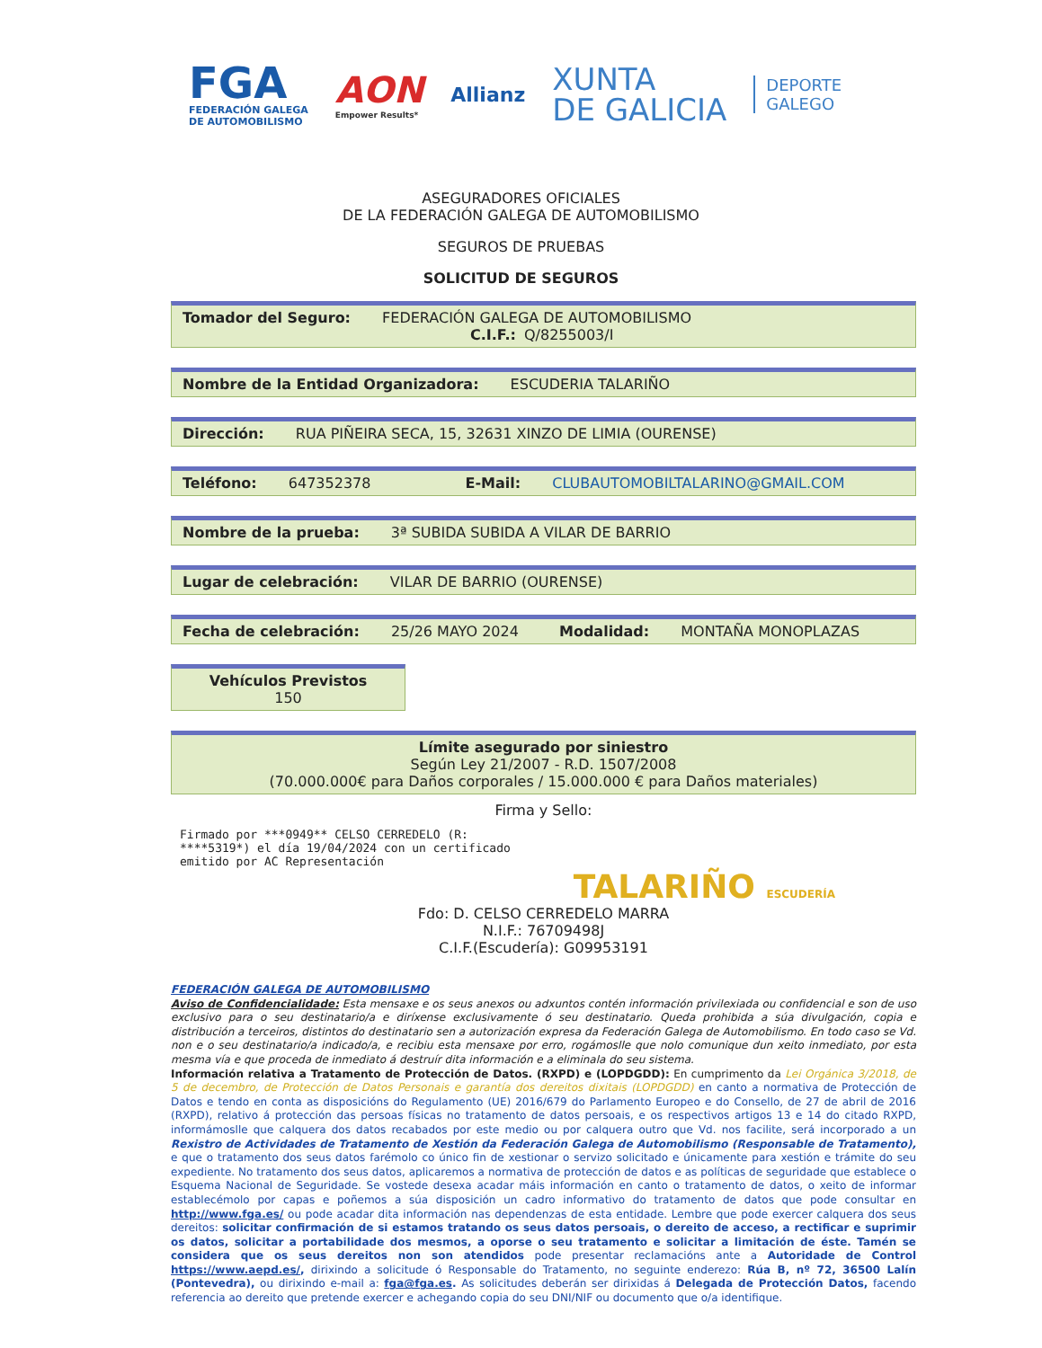FGA
FEDERACIÓN GALEGA
DE AUTOMOBILISMO
AON
Empower Results*
Allianz
XUNTA
DE GALICIA
DEPORTE
GALEGO
ASEGURADORES OFICIALES
DE LA FEDERACIÓN GALEGA DE AUTOMOBILISMO
SEGUROS DE PRUEBAS
SOLICITUD DE SEGUROS
Tomador del Seguro: FEDERACIÓN GALEGA DE AUTOMOBILISMO
C.I.F.: Q/8255003/I
Nombre de la Entidad Organizadora: ESCUDERIA TALARIÑO
Dirección: RUA PIÑEIRA SECA, 15, 32631 XINZO DE LIMIA (OURENSE)
Teléfono: 647352378 E-Mail: CLUBAUTOMOBILTALARINO@GMAIL.COM
Nombre de la prueba: 3ª SUBIDA SUBIDA A VILAR DE BARRIO
Lugar de celebración: VILAR DE BARRIO (OURENSE)
Fecha de celebración: 25/26 MAYO 2024 Modalidad: MONTAÑA MONOPLAZAS
Vehículos Previstos
150
Límite asegurado por siniestro
Según Ley 21/2007 - R.D. 1507/2008
(70.000.000€ para Daños corporales / 15.000.000 € para Daños materiales)
Firma y Sello:
Firmado por ***0949** CELSO CERREDELO (R: ****5319*) el día 19/04/2024 con un certificado emitido por AC Representación
TALARIÑO ESCUDERÍA
Fdo: D. CELSO CERREDELO MARRA
N.I.F.: 76709498J
C.I.F.(Escudería): G09953191
FEDERACIÓN GALEGA DE AUTOMOBILISMO
Aviso de Confidencialidade: Esta mensaxe e os seus anexos ou adxuntos contén información privilexiada ou confidencial e son de uso exclusivo para o seu destinatario/a e diríxense exclusivamente ó seu destinatario. Queda prohibida a súa divulgación, copia e distribución a terceiros, distintos do destinatario sen a autorización expresa da Federación Galega de Automobilismo. En todo caso se Vd. non e o seu destinatario/a indicado/a, e recibiu esta mensaxe por erro, rogámoslle que nolo comunique dun xeito inmediato, por esta mesma vía e que proceda de inmediato á destruír dita información e a eliminala do seu sistema.
Información relativa a Tratamento de Protección de Datos. (RXPD) e (LOPDGDD): En cumprimento da Lei Orgánica 3/2018, de 5 de decembro, de Protección de Datos Personais e garantía dos dereitos dixitais (LOPDGDD) en canto a normativa de Protección de Datos e tendo en conta as disposicións do Regulamento (UE) 2016/679 do Parlamento Europeo e do Consello, de 27 de abril de 2016 (RXPD), relativo á protección das persoas físicas no tratamento de datos persoais, e os respectivos artigos 13 e 14 do citado RXPD, informámoslle que calquera dos datos recabados por este medio ou por calquera outro que Vd. nos facilite, será incorporado a un Rexistro de Actividades de Tratamento de Xestión da Federación Galega de Automobilismo (Responsable de Tratamento), e que o tratamento dos seus datos farémolo co único fin de xestionar o servizo solicitado e únicamente para xestión e trámite do seu expediente. No tratamento dos seus datos, aplicaremos a normativa de protección de datos e as políticas de seguridade que establece o Esquema Nacional de Seguridade. Se vostede desexa acadar máis información en canto o tratamento de datos, o xeito de informar establecémolo por capas e poñemos a súa disposición un cadro informativo do tratamento de datos que pode consultar en http://www.fga.es/ ou pode acadar dita información nas dependenzas de esta entidade. Lembre que pode exercer calquera dos seus dereitos: solicitar confirmación de si estamos tratando os seus datos persoais, o dereito de acceso, a rectificar e suprimir os datos, solicitar a portabilidade dos mesmos, a oporse o seu tratamento e solicitar a limitación de éste. Tamén se considera que os seus dereitos non son atendidos pode presentar reclamacións ante a Autoridade de Control https://www.aepd.es/, dirixindo a solicitude ó Responsable do Tratamento, no seguinte enderezo: Rúa B, nº 72, 36500 Lalín (Pontevedra), ou dirixindo e-mail a: fga@fga.es. As solicitudes deberán ser dirixidas á Delegada de Protección Datos, facendo referencia ao dereito que pretende exercer e achegando copia do seu DNI/NIF ou documento que o/a identifique.